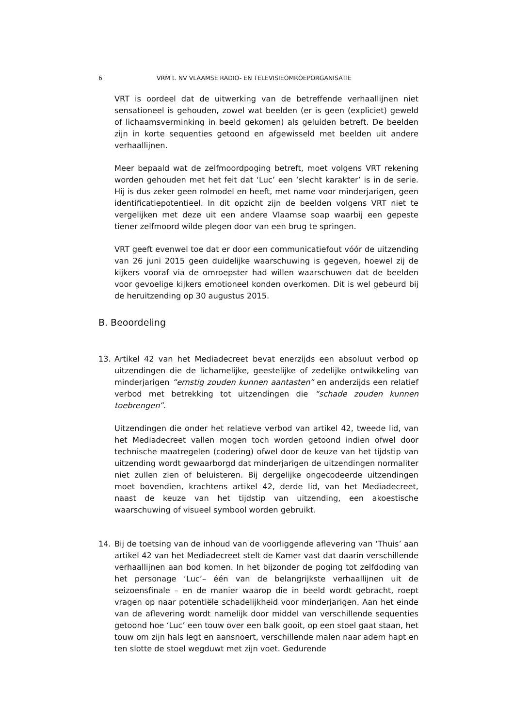6 VRM t. NV VLAAMSE RADIO- EN TELEVISIEOMROEPORGANISATIE
VRT is oordeel dat de uitwerking van de betreffende verhaallijnen niet sensationeel is gehouden, zowel wat beelden (er is geen (expliciet) geweld of lichaamsverminking in beeld gekomen) als geluiden betreft. De beelden zijn in korte sequenties getoond en afgewisseld met beelden uit andere verhaallijnen.
Meer bepaald wat de zelfmoordpoging betreft, moet volgens VRT rekening worden gehouden met het feit dat ‘Luc’ een ‘slecht karakter’ is in de serie. Hij is dus zeker geen rolmodel en heeft, met name voor minderjarigen, geen identificatiepotentieel. In dit opzicht zijn de beelden volgens VRT niet te vergelijken met deze uit een andere Vlaamse soap waarbij een gepeste tiener zelfmoord wilde plegen door van een brug te springen.
VRT geeft evenwel toe dat er door een communicatiefout vóór de uitzending van 26 juni 2015 geen duidelijke waarschuwing is gegeven, hoewel zij de kijkers vooraf via de omroepster had willen waarschuwen dat de beelden voor gevoelige kijkers emotioneel konden overkomen. Dit is wel gebeurd bij de heruitzending op 30 augustus 2015.
B. Beoordeling
13. Artikel 42 van het Mediadecreet bevat enerzijds een absoluut verbod op uitzendingen die de lichamelijke, geestelijke of zedelijke ontwikkeling van minderjarigen “ernstig zouden kunnen aantasten” en anderzijds een relatief verbod met betrekking tot uitzendingen die “schade zouden kunnen toebrengen”.
Uitzendingen die onder het relatieve verbod van artikel 42, tweede lid, van het Mediadecreet vallen mogen toch worden getoond indien ofwel door technische maatregelen (codering) ofwel door de keuze van het tijdstip van uitzending wordt gewaarborgd dat minderjarigen de uitzendingen normaliter niet zullen zien of beluisteren. Bij dergelijke ongecodeerde uitzendingen moet bovendien, krachtens artikel 42, derde lid, van het Mediadecreet, naast de keuze van het tijdstip van uitzending, een akoestische waarschuwing of visueel symbool worden gebruikt.
14. Bij de toetsing van de inhoud van de voorliggende aflevering van ‘Thuis’ aan artikel 42 van het Mediadecreet stelt de Kamer vast dat daarin verschillende verhaallijnen aan bod komen. In het bijzonder de poging tot zelfdoding van het personage ‘Luc’– één van de belangrijkste verhaallijnen uit de seizoensfinale – en de manier waarop die in beeld wordt gebracht, roept vragen op naar potentiële schadelijkheid voor minderjarigen. Aan het einde van de aflevering wordt namelijk door middel van verschillende sequenties getoond hoe ‘Luc’ een touw over een balk gooit, op een stoel gaat staan, het touw om zijn hals legt en aansnoert, verschillende malen naar adem hapt en ten slotte de stoel wegduwt met zijn voet. Gedurende